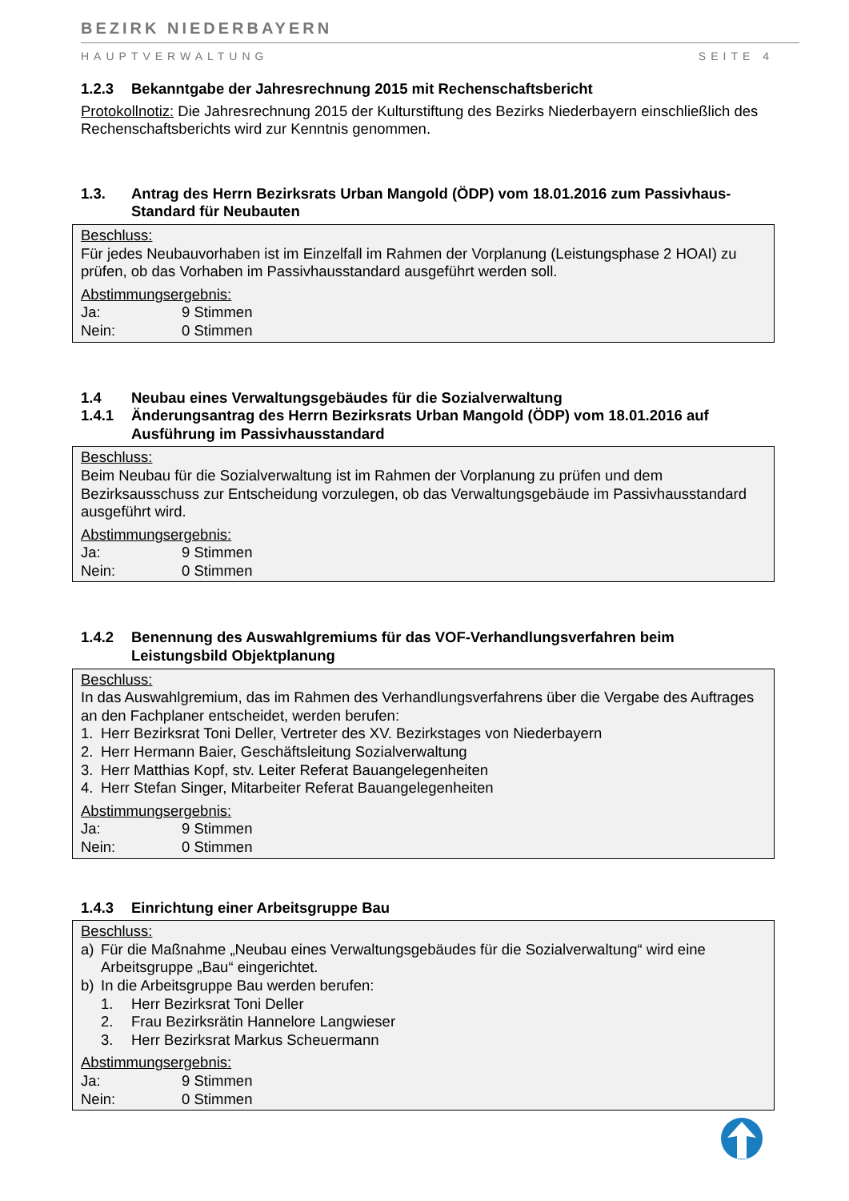BEZIRK NIEDERBAYERN
HAUPTVERWALTUNG SEITE 4
1.2.3 Bekanntgabe der Jahresrechnung 2015 mit Rechenschaftsbericht
Protokollnotiz: Die Jahresrechnung 2015 der Kulturstiftung des Bezirks Niederbayern einschließlich des Rechenschaftsberichts wird zur Kenntnis genommen.
1.3. Antrag des Herrn Bezirksrats Urban Mangold (ÖDP) vom 18.01.2016 zum Passivhaus-Standard für Neubauten
Beschluss:
Für jedes Neubauvorhaben ist im Einzelfall im Rahmen der Vorplanung (Leistungsphase 2 HOAI) zu prüfen, ob das Vorhaben im Passivhausstandard ausgeführt werden soll.
Abstimmungsergebnis:
Ja: 9 Stimmen
Nein: 0 Stimmen
1.4 Neubau eines Verwaltungsgebäudes für die Sozialverwaltung
1.4.1 Änderungsantrag des Herrn Bezirksrats Urban Mangold (ÖDP) vom 18.01.2016 auf Ausführung im Passivhausstandard
Beschluss:
Beim Neubau für die Sozialverwaltung ist im Rahmen der Vorplanung zu prüfen und dem Bezirksausschuss zur Entscheidung vorzulegen, ob das Verwaltungsgebäude im Passivhausstandard ausgeführt wird.
Abstimmungsergebnis:
Ja: 9 Stimmen
Nein: 0 Stimmen
1.4.2 Benennung des Auswahlgremiums für das VOF-Verhandlungsverfahren beim Leistungsbild Objektplanung
Beschluss:
In das Auswahlgremium, das im Rahmen des Verhandlungsverfahrens über die Vergabe des Auftrages an den Fachplaner entscheidet, werden berufen:
1. Herr Bezirksrat Toni Deller, Vertreter des XV. Bezirkstages von Niederbayern
2. Herr Hermann Baier, Geschäftsleitung Sozialverwaltung
3. Herr Matthias Kopf, stv. Leiter Referat Bauangelegenheiten
4. Herr Stefan Singer, Mitarbeiter Referat Bauangelegenheiten
Abstimmungsergebnis:
Ja: 9 Stimmen
Nein: 0 Stimmen
1.4.3 Einrichtung einer Arbeitsgruppe Bau
Beschluss:
a) Für die Maßnahme „Neubau eines Verwaltungsgebäudes für die Sozialverwaltung“ wird eine Arbeitsgruppe „Bau“ eingerichtet.
b) In die Arbeitsgruppe Bau werden berufen:
1. Herr Bezirksrat Toni Deller
2. Frau Bezirksrätin Hannelore Langwieser
3. Herr Bezirksrat Markus Scheuermann
Abstimmungsergebnis:
Ja: 9 Stimmen
Nein: 0 Stimmen